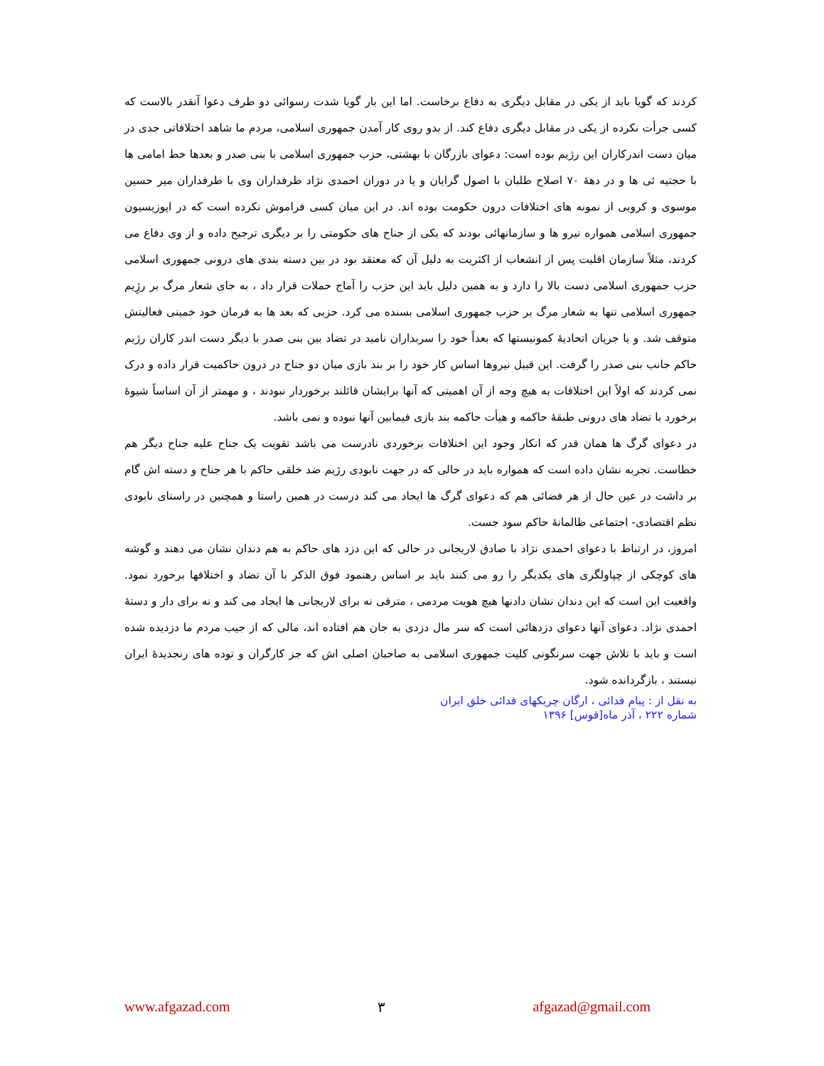کردند که گویا باید از یکی در مقابل دیگری به دفاع برخاست. اما این بار گویا شدت رسوائی دو طرف دعوا آنقدر بالاست که کسی جرأت نکرده از یکی در مقابل دیگری دفاع کند. از بدو روی کار آمدن جمهوری اسلامی، مردم ما شاهد اختلافاتی جدی در میان دست اندرکاران این رژیم بوده است: دعوای بازرگان با بهشتی، حزب جمهوری اسلامی با بنی صدر و بعدها خط امامی ها با حجتیه ئی ها و در دههٔ ۷۰ اصلاح طلبان با اصول گرایان و یا در دوران احمدی نژاد طرفداران وی با طرفداران میر حسین موسوی و کروبی از نمونه های اختلافات درون حکومت بوده اند. در این میان کسی فراموش نکرده است که در اپوزیسیون جمهوری اسلامی همواره نیرو ها و سازمانهائی بودند که یکی از جناح های حکومتی را بر دیگری ترجیح داده و از وی دفاع می کردند، مثلاً سازمان اقلیت پس از انشعاب از اکثریت به دلیل آن که معتقد بود در بین دسته بندی های درونی جمهوری اسلامی حزب جمهوری اسلامی دست بالا را دارد و به همین دلیل باید این حزب را آماج حملات قرار داد ، به جای شعار مرگ بر رژِیم جمهوری اسلامی تنها به شعار مرگ بر حزب جمهوری اسلامی بسنده می کرد. حزبی که بعد ها به فرمان خود خمینی فعالیتش متوقف شد. و یا جریان اتحادیهٔ کمونیستها که بعداً خود را سربداران نامید در تضاد بین بنی صدر با دیگر دست اندر کاران رژیم حاکم جانب بنی صدر را گرفت. این قبیل نیروها اساس کار خود را بر بند بازی میان دو جناح در درون حاکمیت قرار داده و درک نمی کردند که اولاً این اختلافات به هیچ وجه از آن اهمیتی که آنها برایشان قائلند برخوردار نبودند ، و مهمتر از آن اساساً شیوهٔ برخورد با تضاد های درونی طبقهٔ حاکمه و هیأت حاکمه بند بازی فیمابین آنها نبوده و نمی باشد.
در دعوای گرگ ها همان قدر که انکار وجود این اختلافات برخوردی نادرست می باشد تقویت یک جناح علیه جناح دیگر هم خطاست. تجربه نشان داده است که همواره باید در حالی که در جهت نابودی رژیم ضد خلقی حاکم با هر جناح و دسته اش گام بر داشت در عین حال از هر فضائی هم که دعوای گرگ ها ایجاد می کند درست در همین راستا و همچنین در راستای نابودی نظم اقتصادی- اجتماعی ظالمانهٔ حاکم سود جست.
امروز، در ارتباط با دعوای احمدی نژاد با صادق لاریجانی در حالی که این دزد های حاکم به هم دندان نشان می دهند و گوشه های کوچکی از چپاولگری های یکدیگر را رو می کنند باید بر اساس رهنمود فوق الذکر با آن تضاد و اختلافها برخورد نمود. واقعیت این است که این دندان نشان دادنها هیچ هویت مردمی ، مترقی نه برای لاریجانی ها ایجاد می کند و نه برای دار و دستهٔ احمدی نژاد. دعوای آنها دعوای دزدهائی است که سر مال دزدی به جان هم افتاده اند، مالی که از جیب مردم ما دزدیده شده است و باید با تلاش جهت سرنگونی کلیت جمهوری اسلامی به صاحبان اصلی اش که جز کارگران و توده های رنجدیدهٔ ایران نیستند ، بازگردانده شود.
به نقل از : پیام فدائی ، ارگان چریکهای فدائی خلق ایران
شماره ۲۲۲ ، آذر ماه[قوس] ۱۳۹۶
www.afgazad.com ۳ afgazad@gmail.com